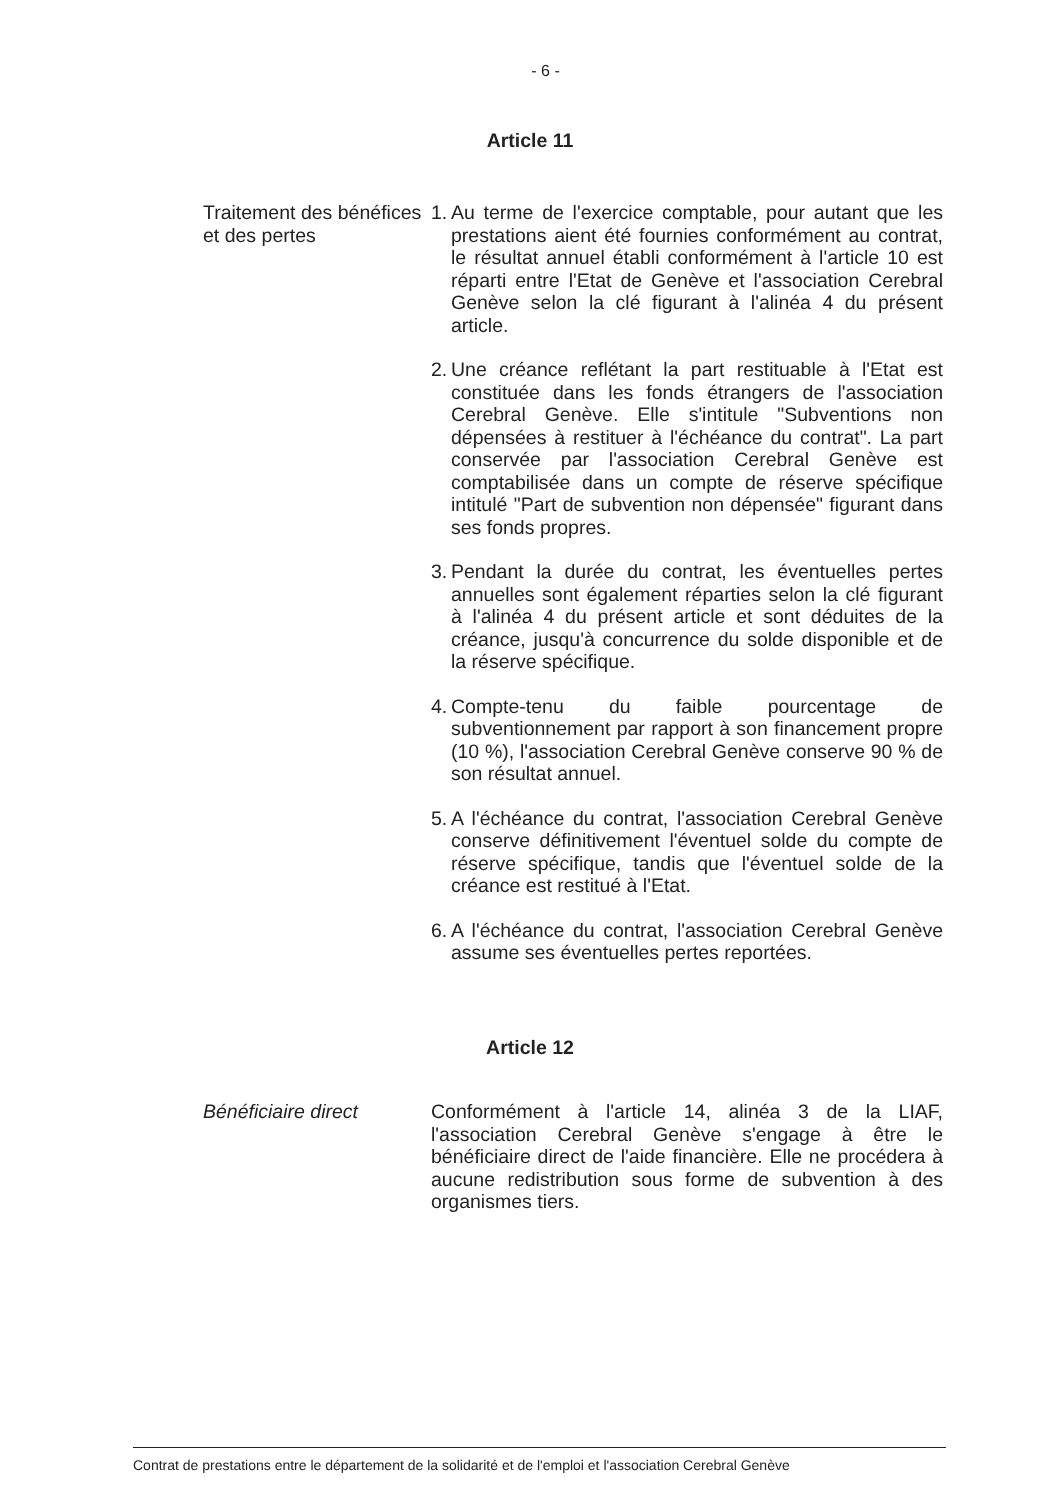- 6 -
Article 11
Traitement des bénéfices et des pertes
1. Au terme de l'exercice comptable, pour autant que les prestations aient été fournies conformément au contrat, le résultat annuel établi conformément à l'article 10 est réparti entre l'Etat de Genève et l'association Cerebral Genève selon la clé figurant à l'alinéa 4 du présent article.
2. Une créance reflétant la part restituable à l'Etat est constituée dans les fonds étrangers de l'association Cerebral Genève. Elle s'intitule "Subventions non dépensées à restituer à l'échéance du contrat". La part conservée par l'association Cerebral Genève est comptabilisée dans un compte de réserve spécifique intitulé "Part de subvention non dépensée" figurant dans ses fonds propres.
3. Pendant la durée du contrat, les éventuelles pertes annuelles sont également réparties selon la clé figurant à l'alinéa 4 du présent article et sont déduites de la créance, jusqu'à concurrence du solde disponible et de la réserve spécifique.
4. Compte-tenu du faible pourcentage de subventionnement par rapport à son financement propre (10 %), l'association Cerebral Genève conserve 90 % de son résultat annuel.
5. A l'échéance du contrat, l'association Cerebral Genève conserve définitivement l'éventuel solde du compte de réserve spécifique, tandis que l'éventuel solde de la créance est restitué à l'Etat.
6. A l'échéance du contrat, l'association Cerebral Genève assume ses éventuelles pertes reportées.
Article 12
Bénéficiaire direct Conformément à l'article 14, alinéa 3 de la LIAF, l'association Cerebral Genève s'engage à être le bénéficiaire direct de l'aide financière. Elle ne procédera à aucune redistribution sous forme de subvention à des organismes tiers.
Contrat de prestations entre le département de la solidarité et de l'emploi et l'association Cerebral Genève